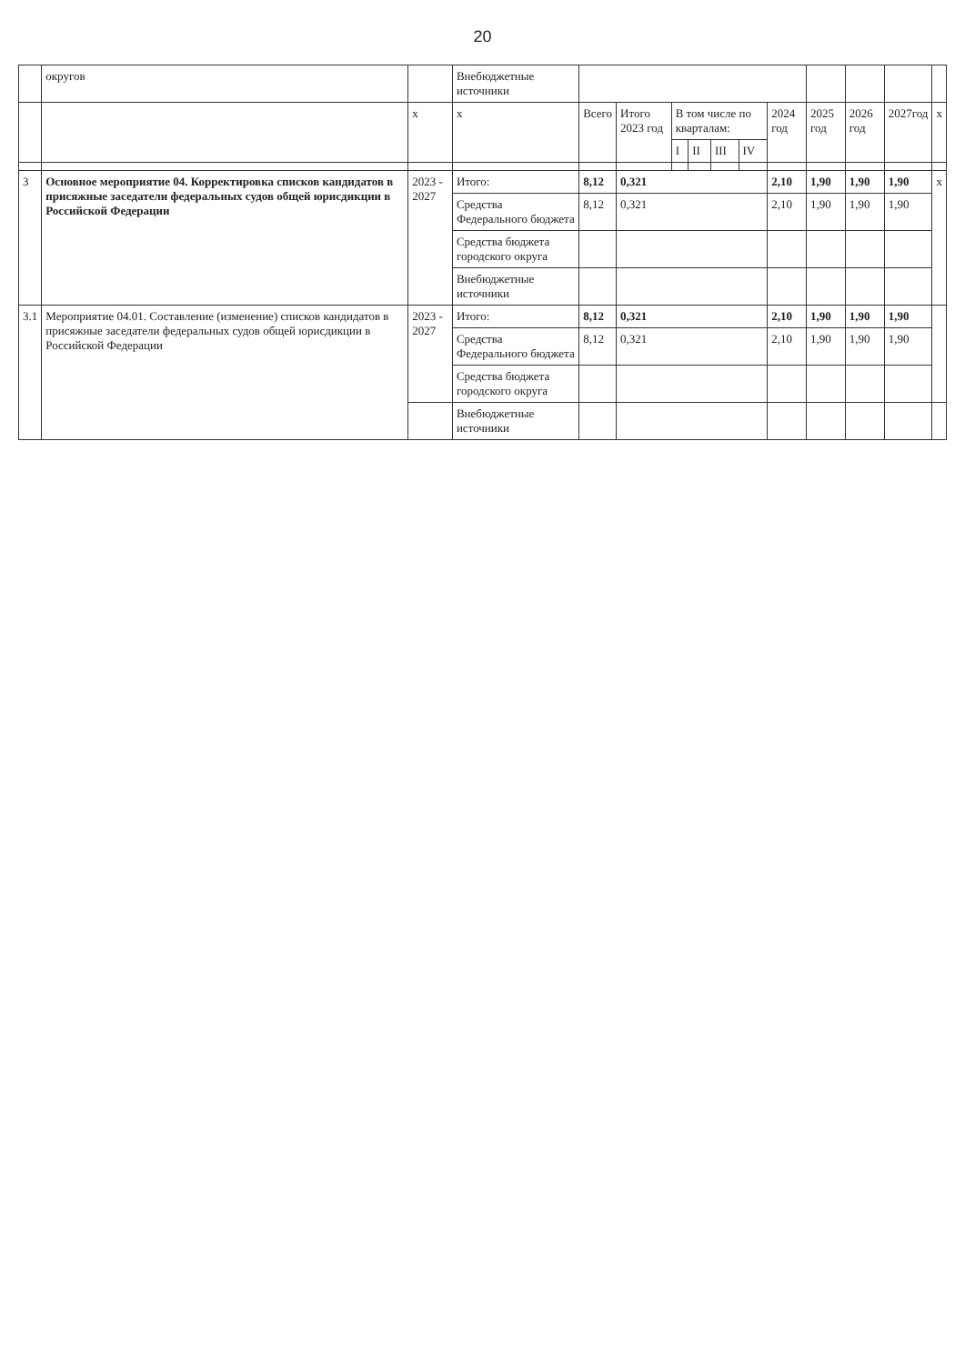20
| | округов | | Внебюджетные источники | | | | | | | | | | | |
| | | x | x | Всего | Итого 2023 год | В том числе по кварталам: | | | | 2024 год | 2025 год | 2026 год | 2027год | x |
| | | | | | | I | II | III | IV | | | | | |
| 3 | Основное мероприятие 04. Корректировка списков кандидатов в присяжные заседатели федеральных судов общей юрисдикции в Российской Федерации | 2023 - 2027 | Итого: | 8,12 | 0,321 | | | | | 2,10 | 1,90 | 1,90 | 1,90 | x |
| | | | Средства Федерального бюджета | 8,12 | 0,321 | | | | | 2,10 | 1,90 | 1,90 | 1,90 | |
| | | | Средства бюджета городского округа | | | | | | | | | | | |
| | | | Внебюджетные источники | | | | | | | | | | | |
| 3.1 | Мероприятие 04.01. Составление (изменение) списков кандидатов в присяжные заседатели федеральных судов общей юрисдикции в Российской Федерации | 2023 - 2027 | Итого: | 8,12 | 0,321 | | | | | 2,10 | 1,90 | 1,90 | 1,90 | |
| | | | Средства Федерального бюджета | 8,12 | 0,321 | | | | | 2,10 | 1,90 | 1,90 | 1,90 | |
| | | | Средства бюджета городского округа | | | | | | | | | | | |
| | | | Внебюджетные источники | | | | | | | | | | | |